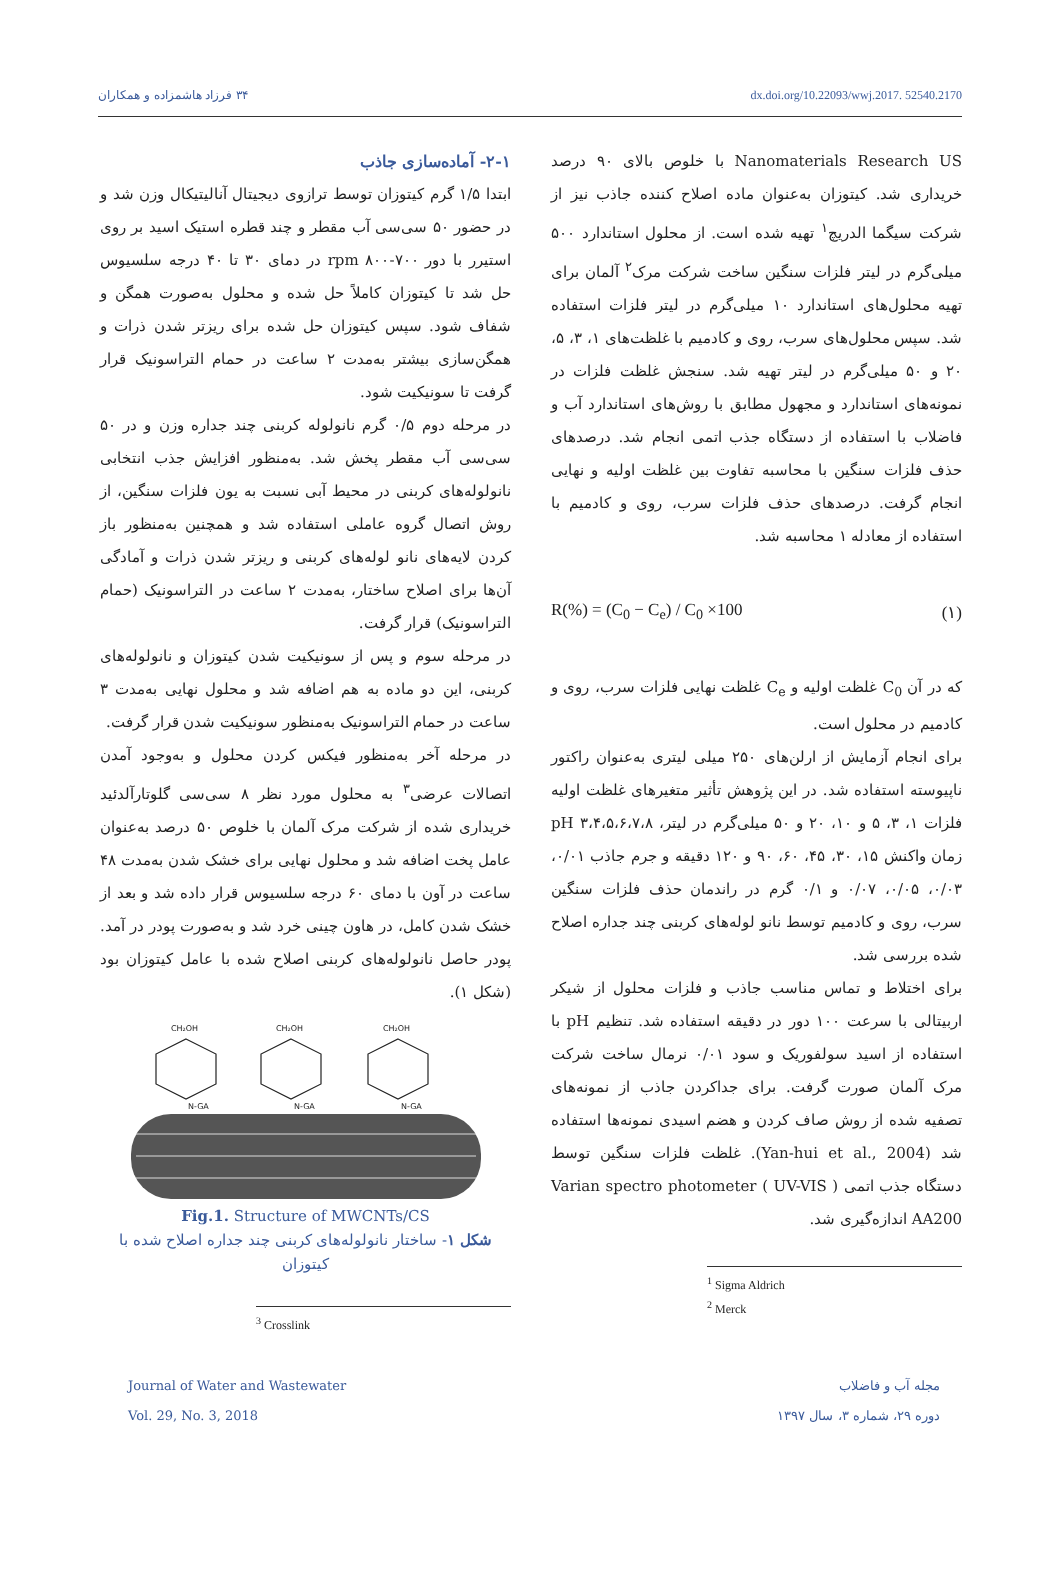۳۴ فرزاد هاشمزاده و همکاران dx.doi.org/10.22093/wwj.2017. 52540.2170
Nanomaterials Research US با خلوص بالای ۹۰ درصد خریداری شد. کیتوزان به‌عنوان ماده اصلاح کننده جاذب نیز از شرکت سیگما الدریچ<sup>۱</sup> تهیه شده است. از محلول استاندارد ۵۰۰ میلی‌گرم در لیتر فلزات سنگین ساخت شرکت مرک<sup>۲</sup> آلمان برای تهیه محلول‌های استاندارد ۱۰ میلی‌گرم در لیتر فلزات استفاده شد. سپس محلول‌های سرب، روی و کادمیم با غلظت‌های ۱، ۳، ۵، ۲۰ و ۵۰ میلی‌گرم در لیتر تهیه شد. سنجش غلظت فلزات در نمونه‌های استاندارد و مجهول مطابق با روش‌های استاندارد آب و فاضلاب با استفاده از دستگاه جذب اتمی انجام شد. درصدهای حذف فلزات سنگین با محاسبه تفاوت بین غلظت اولیه و نهایی انجام گرفت. درصدهای حذف فلزات سرب، روی و کادمیم با استفاده از معادله ۱ محاسبه شد.
R(%) = (C<sub>0</sub> − C<sub>e</sub>) / C<sub>0</sub> ×100 (۱)
که در آن C<sub>0</sub> غلظت اولیه و C<sub>e</sub> غلظت نهایی فلزات سرب، روی و کادمیم در محلول است.
برای انجام آزمایش از ارلن‌های ۲۵۰ میلی لیتری به‌عنوان راکتور ناپیوسته استفاده شد. در این پژوهش تأثیر متغیرهای غلظت اولیه فلزات ۱، ۳، ۵ و ۱۰، ۲۰ و ۵۰ میلی‌گرم در لیتر، pH ۳،۴،۵،۶،۷،۸ زمان واکنش ۱۵، ۳۰، ۴۵، ۶۰، ۹۰ و ۱۲۰ دقیقه و جرم جاذب ۰/۰۱، ۰/۰۳، ۰/۰۵، ۰/۰۷ و ۰/۱ گرم در راندمان حذف فلزات سنگین سرب، روی و کادمیم توسط نانو لوله‌های کربنی چند جداره اصلاح شده بررسی شد.
برای اختلاط و تماس مناسب جاذب و فلزات محلول از شیکر اربیتالی با سرعت ۱۰۰ دور در دقیقه استفاده شد. تنظیم pH با استفاده از اسید سولفوریک و سود ۰/۰۱ نرمال ساخت شرکت مرک آلمان صورت گرفت. برای جداکردن جاذب از نمونه‌های تصفیه شده از روش صاف کردن و هضم اسیدی نمونه‌ها استفاده شد (Yan-hui et al., 2004). غلظت فلزات سنگین توسط دستگاه جذب اتمی ( UV-VIS ) Varian spectro photometer AA200 اندازه‌گیری شد.
<sup>1</sup> Sigma Aldrich
<sup>2</sup> Merck
۲-۱- آماده‌سازی جاذب
ابتدا ۱/۵ گرم کیتوزان توسط ترازوی دیجیتال آنالیتیکال وزن شد و در حضور ۵۰ سی‌سی آب مقطر و چند قطره استیک اسید بر روی استیرر با دور rpm ۸۰۰-۷۰۰ در دمای ۳۰ تا ۴۰ درجه سلسیوس حل شد تا کیتوزان کاملاً حل شده و محلول به‌صورت همگن و شفاف شود. سپس کیتوزان حل شده برای ریزتر شدن ذرات و همگن‌سازی بیشتر به‌مدت ۲ ساعت در حمام التراسونیک قرار گرفت تا سونیکیت شود.
در مرحله دوم ۰/۵ گرم نانولوله کربنی چند جداره وزن و در ۵۰ سی‌سی آب مقطر پخش شد. به‌منظور افزایش جذب انتخابی نانولوله‌های کربنی در محیط آبی نسبت به یون فلزات سنگین، از روش اتصال گروه عاملی استفاده شد و همچنین به‌منظور باز کردن لایه‌های نانو لوله‌های کربنی و ریزتر شدن ذرات و آمادگی آن‌ها برای اصلاح ساختار، به‌مدت ۲ ساعت در التراسونیک (حمام التراسونیک) قرار گرفت.
در مرحله سوم و پس از سونیکیت شدن کیتوزان و نانولوله‌های کربنی، این دو ماده به هم اضافه شد و محلول نهایی به‌مدت ۳ ساعت در حمام التراسونیک به‌منظور سونیکیت شدن قرار گرفت.
در مرحله آخر به‌منظور فیکس کردن محلول و به‌وجود آمدن اتصالات عرضی<sup>۳</sup> به محلول مورد نظر ۸ سی‌سی گلوتارآلدئید خریداری شده از شرکت مرک آلمان با خلوص ۵۰ درصد به‌عنوان عامل پخت اضافه شد و محلول نهایی برای خشک شدن به‌مدت ۴۸ ساعت در آون با دمای ۶۰ درجه سلسیوس قرار داده شد و بعد از خشک شدن کامل، در هاون چینی خرد شد و به‌صورت پودر در آمد. پودر حاصل نانولوله‌های کربنی اصلاح شده با عامل کیتوزان بود (شکل ۱).
CH₂OH
CH₂OH
CH₂OH
N-GA
N-GA
N-GA
Fig.1. Structure of MWCNTs/CS
شکل ۱- ساختار نانولوله‌های کربنی چند جداره اصلاح شده با کیتوزان
<sup>3</sup> Crosslink
Journal of Water and Wastewater
Vol. 29, No. 3, 2018
مجله آب و فاضلاب
دوره ۲۹، شماره ۳، سال ۱۳۹۷